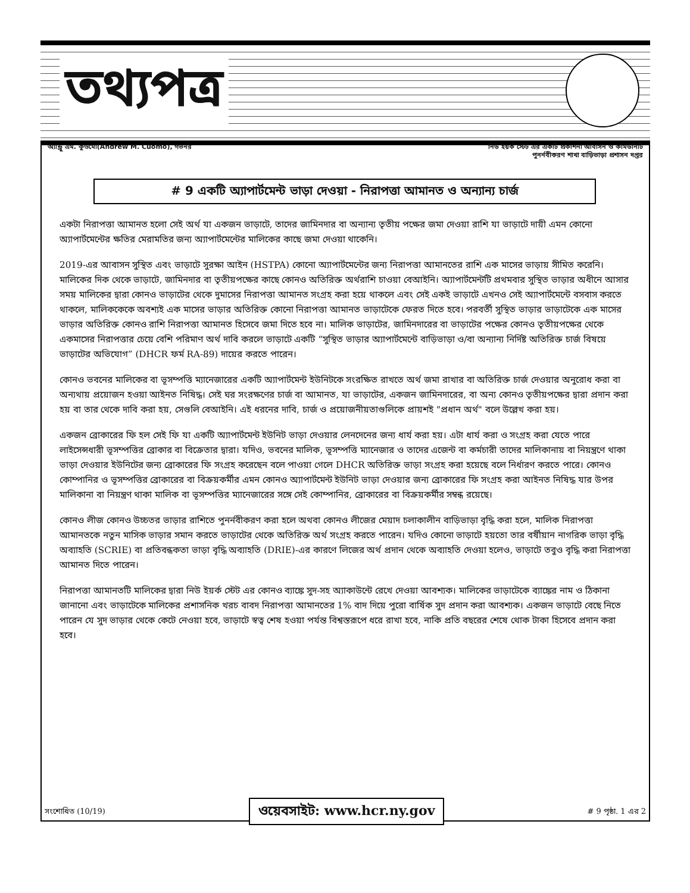তথ্যপত্র
অ্যান্ড্রু এম. কুওমো(Andrew M. Cuomo), গভর্নর
নিউ ইয়র্ক স্টেট এর একটি প্রকাশনা আবাসন ও কমিউনিটি
পুনর্নবীকরণ শাখা বাড়িভাড়া প্রশাসন দপ্তর
# 9 একটি অ্যাপার্টমেন্ট ভাড়া দেওয়া - নিরাপত্তা আমানত ও অন্যান্য চার্জ
একটা নিরাপত্তা আমানত হলো সেই অর্থ যা একজন ভাড়াটে, তাদের জামিনদার বা অন্যান্য তৃতীয় পক্ষের জমা দেওয়া রাশি যা ভাড়াটে দায়ী এমন কোনো অ্যাপার্টমেন্টের ক্ষতির মেরামতির জন্য অ্যাপার্টমেন্টের মালিকের কাছে জমা দেওয়া থাকেনি।
2019-এর আবাসন সুস্থিত এবং ভাড়াটে সুরক্ষা আইন (HSTPA) কোনো অ্যাপার্টমেন্টের জন্য নিরাপত্তা আমানতের রাশি এক মাসের ভাড়ায় সীমিত করেনি। মালিকের দিক থেকে ভাড়াটে, জামিনদার বা তৃতীয়পক্ষের কাছে কোনও অতিরিক্ত অর্থরাশি চাওয়া বেআইনি। অ্যাপার্টমেন্টটি প্রথমবার সুস্থিত ভাড়ার অধীনে আসার সময় মালিকের দ্বারা কোনও ভাড়াটের থেকে দুমাসের নিরাপত্তা আমানত সংগ্রহ করা হয়ে থাকলে এবং সেই একই ভাড়াটে এখনও সেই অ্যাপার্টমেন্টে বসবাস করতে থাকলে, মালিককেকে অবশ্যই এক মাসের ভাড়ার অতিরিক্ত কোনো নিরাপত্তা আমানত ভাড়াটেকে ফেরত দিতে হবে। পরবর্তী সুস্থিত ভাড়ার ভাড়াটেকে এক মাসের ভাড়ার অতিরিক্ত কোনও রাশি নিরাপত্তা আমানত হিসেবে জমা দিতে হবে না। মালিক ভাড়াটের, জামিনদারের বা ভাড়াটের পক্ষের কোনও তৃতীয়পক্ষের থেকে একমাসের নিরাপত্তার চেয়ে বেশি পরিমাণ অর্থ দাবি করলে ভাড়াটে একটি “সুস্থিত ভাড়ার অ্যাপার্টমেন্টে বাড়িভাড়া ও/বা অন্যান্য নির্দিষ্ট অতিরিক্ত চার্জ বিষয়ে ভাড়াটের অভিযোগ” (DHCR ফর্ম RA-89) দায়ের করতে পারেন।
কোনও ভবনের মালিকের বা ভূসম্পত্তি ম্যানেজারের একটি অ্যাপার্টমেন্ট ইউনিটকে সংরক্ষিত রাখতে অর্থ জমা রাখার বা অতিরিক্ত চার্জ দেওয়ার অনুরোধ করা বা অন্যথায় প্রয়োজন হওয়া আইনত নিষিদ্ধ। সেই ঘর সংরক্ষণের চার্জ বা আমানত, যা ভাড়াটের, একজন জামিনদারের, বা অন্য কোনও তৃতীয়পক্ষের দ্বারা প্রদান করা হয় বা তার থেকে দাবি করা হয়, সেগুলি বেআইনি। এই ধরনের দাবি, চার্জ ও প্রয়োজনীয়তাগুলিকে প্রায়শই "প্রধান অর্থ" বলে উল্লেখ করা হয়।
একজন ব্রোকারের ফি হল সেই ফি যা একটি অ্যাপার্টমেন্ট ইউনিট ভাড়া দেওয়ার লেনদেনের জন্য ধার্য করা হয়। এটা ধার্য করা ও সংগ্রহ করা যেতে পারে লাইসেন্সধারী ভূসম্পত্তির ব্রোকার বা বিক্রেতার দ্বারা। যদিও, ভবনের মালিক, ভূসম্পত্তি ম্যানেজার ও তাদের এজেন্ট বা কর্মচারী তাদের মালিকানায় বা নিয়ন্ত্রণে থাকা ভাড়া দেওয়ার ইউনিটের জন্য ব্রোকারের ফি সংগ্রহ করেছেন বলে পাওয়া গেলে DHCR অতিরিক্ত ভাড়া সংগ্রহ করা হয়েছে বলে নির্ধারণ করতে পারে। কোনও কোম্পানির ও ভূসম্পত্তির ব্রোকারের বা বিক্রয়কর্মীর এমন কোনও অ্যাপার্টমেন্ট ইউনিট ভাড়া দেওয়ার জন্য ব্রোকারের ফি সংগ্রহ করা আইনত নিষিদ্ধ যার উপর মালিকানা বা নিয়ন্ত্রণ থাকা মালিক বা ভূসম্পত্তির ম্যানেজারের সঙ্গে সেই কোম্পানির, ব্রোকারের বা বিক্রয়কর্মীর সম্বন্ধ রয়েছে।
কোনও লীজ কোনও উচ্চতর ভাড়ার রাশিতে পুনর্নবীকরণ করা হলে অথবা কোনও লীজের মেয়াদ চলাকালীন বাড়িভাড়া বৃদ্ধি করা হলে, মালিক নিরাপত্তা আমানতকে নতুন মাসিক ভাড়ার সমান করতে ভাড়াটের থেকে অতিরিক্ত অর্থ সংগ্রহ করতে পারেন। যদিও কোনো ভাড়াটে হয়তো তার বর্ষীয়ান নাগরিক ভাড়া বৃদ্ধি অব্যাহতি (SCRIE) বা প্রতিবন্ধকতা ভাড়া বৃদ্ধি অব্যাহতি (DRIE)-এর কারণে লিজের অর্থ প্রদান থেকে অব্যাহতি দেওয়া হলেও, ভাড়াটে তবুও বৃদ্ধি করা নিরাপত্তা আমানত দিতে পারেন।
নিরাপত্তা আমানতটি মালিকের দ্বারা নিউ ইয়র্ক স্টেট এর কোনও ব্যাঙ্কে সুদ-সহ অ্যাকাউন্টে রেখে দেওয়া আবশ্যক। মালিকের ভাড়াটেকে ব্যাঙ্কের নাম ও ঠিকানা জানানো এবং ভাড়াটেকে মালিকের প্রশাসনিক খরচ বাবদ নিরাপত্তা আমানতের 1% বাদ দিয়ে পুরো বার্ষিক সুদ প্রদান করা আবশ্যক। একজন ভাড়াটে বেছে নিতে পারেন যে সুদ ভাড়ার থেকে কেটে নেওয়া হবে, ভাড়াটে স্বত্ব শেষ হওয়া পর্যন্ত বিশ্বস্তরূপে ধরে রাখা হবে, নাকি প্রতি বছরের শেষে থোক টাকা হিসেবে প্রদান করা হবে।
সংশোধিত (10/19) # 9 পৃষ্ঠা. 1 এর 2 ওয়েবসাইট: www.hcr.ny.gov